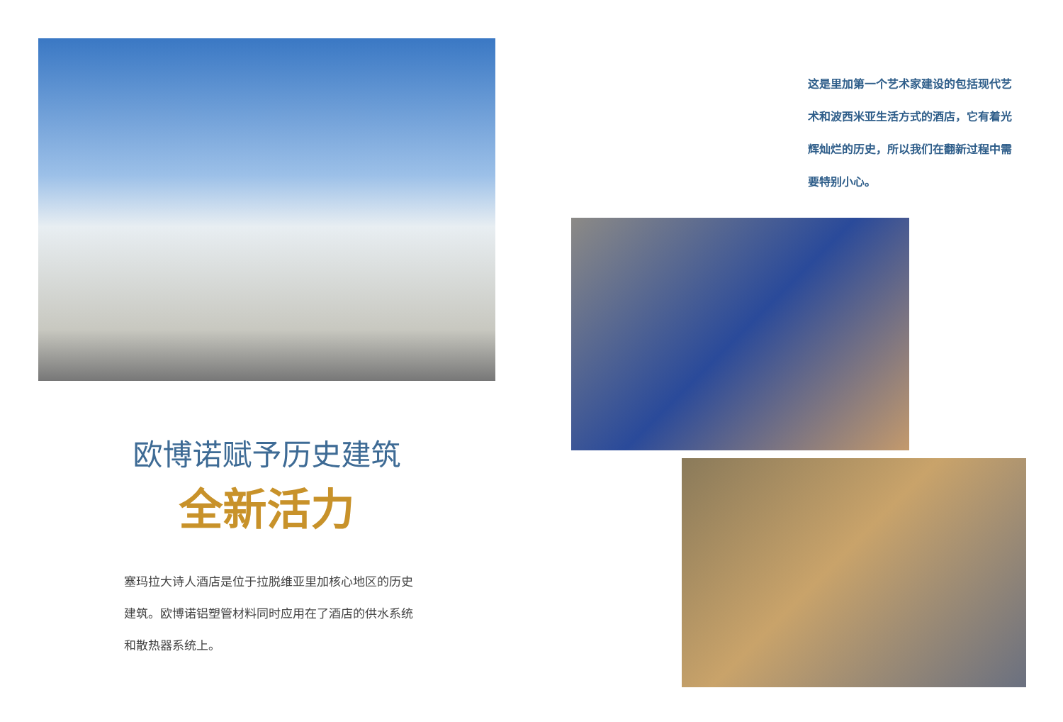欧博诺赋予历史建筑
全新活力
塞玛拉大诗人酒店是位于拉脱维亚里加核心地区的历史建筑。欧博诺铝塑管材料同时应用在了酒店的供水系统和散热器系统上。
这是里加第一个艺术家建设的包括现代艺术和波西米亚生活方式的酒店，它有着光辉灿烂的历史，所以我们在翻新过程中需要特别小心。